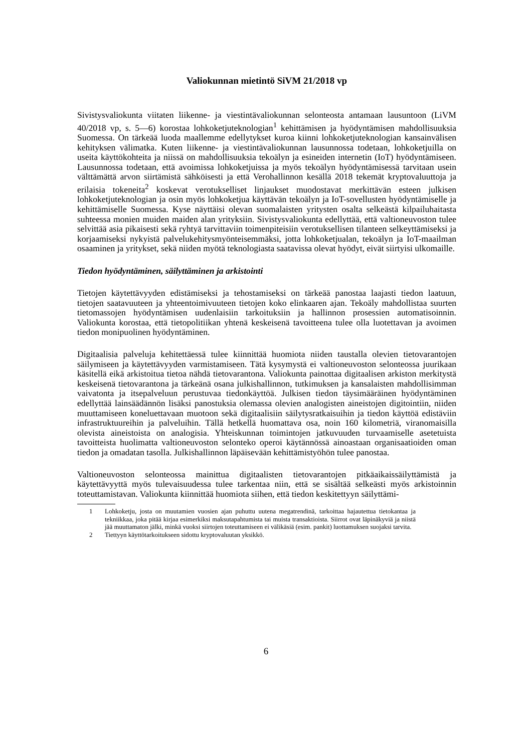Valiokunnan mietintö SiVM 21/2018 vp
Sivistysvaliokunta viitaten liikenne- ja viestintävaliokunnan selonteosta antamaan lausuntoon (LiVM 40/2018 vp, s. 5—6) korostaa lohkoketjuteknologian<sup>1</sup> kehittämisen ja hyödyntämisen mahdollisuuksia Suomessa. On tärkeää luoda maallemme edellytykset kuroa kiinni lohkoketjuteknologian kansainvälisen kehityksen välimatka. Kuten liikenne- ja viestintävaliokunnan lausunnossa todetaan, lohkoketjuilla on useita käyttökohteita ja niissä on mahdollisuuksia tekoälyn ja esineiden internetin (IoT) hyödyntämiseen. Lausunnossa todetaan, että avoimissa lohkoketjuissa ja myös tekoälyn hyödyntämisessä tarvitaan usein välttämättä arvon siirtämistä sähköisesti ja että Verohallinnon kesällä 2018 tekemät kryptovaluuttoja ja erilaisia tokeneita<sup>2</sup> koskevat verotukselliset linjaukset muodostavat merkittävän esteen julkisen lohkoketjuteknologian ja osin myös lohkoketjua käyttävän tekoälyn ja IoT-sovellusten hyödyntämiselle ja kehittämiselle Suomessa. Kyse näyttäisi olevan suomalaisten yritysten osalta selkeästä kilpailuhaitasta suhteessa monien muiden maiden alan yrityksiin. Sivistysvaliokunta edellyttää, että valtioneuvoston tulee selvittää asia pikaisesti sekä ryhtyä tarvittaviin toimenpiteisiin verotuksellisen tilanteen selkeyttämiseksi ja korjaamiseksi nykyistä palvelukehitysmyönteisemmäksi, jotta lohkoketjualan, tekoälyn ja IoT-maailman osaaminen ja yritykset, sekä niiden myötä teknologiasta saatavissa olevat hyödyt, eivät siirtyisi ulkomaille.
Tiedon hyödyntäminen, säilyttäminen ja arkistointi
Tietojen käytettävyyden edistämiseksi ja tehostamiseksi on tärkeää panostaa laajasti tiedon laatuun, tietojen saatavuuteen ja yhteentoimivuuteen tietojen koko elinkaaren ajan. Tekoäly mahdollistaa suurten tietomassojen hyödyntämisen uudenlaisiin tarkoituksiin ja hallinnon prosessien automatisoinnin. Valiokunta korostaa, että tietopolitiikan yhtenä keskeisenä tavoitteena tulee olla luotettavan ja avoimen tiedon monipuolinen hyödyntäminen.
Digitaalisia palveluja kehitettäessä tulee kiinnittää huomiota niiden taustalla olevien tietovarantojen säilymiseen ja käytettävyyden varmistamiseen. Tätä kysymystä ei valtioneuvoston selonteossa juurikaan käsitellä eikä arkistoitua tietoa nähdä tietovarantona. Valiokunta painottaa digitaalisen arkiston merkitystä keskeisenä tietovarantona ja tärkeänä osana julkishallinnon, tutkimuksen ja kansalaisten mahdollisimman vaivatonta ja itsepalveluun perustuvaa tiedonkäyttöä. Julkisen tiedon täysimääräinen hyödyntäminen edellyttää lainsäädännön lisäksi panostuksia olemassa olevien analogisten aineistojen digitointiin, niiden muuttamiseen koneluettavaan muotoon sekä digitaalisiin säilytysratkaisuihin ja tiedon käyttöä edistäviin infrastruktuureihin ja palveluihin. Tällä hetkellä huomattava osa, noin 160 kilometriä, viranomaisilla olevista aineistoista on analogisia. Yhteiskunnan toimintojen jatkuvuuden turvaamiselle asetetuista tavoitteista huolimatta valtioneuvoston selonteko operoi käytännössä ainoastaan organisaatioiden oman tiedon ja omadatan tasolla. Julkishallinnon läpäisevään kehittämistyöhön tulee panostaa.
Valtioneuvoston selonteossa mainittua digitaalisten tietovarantojen pitkäaikaissäilyttämistä ja käytettävyyttä myös tulevaisuudessa tulee tarkentaa niin, että se sisältää selkeästi myös arkistoinnin toteuttamistavan. Valiokunta kiinnittää huomiota siihen, että tiedon keskitettyyn säilyttämi-
1 Lohkoketju, josta on muutamien vuosien ajan puhuttu uutena megatrendinä, tarkoittaa hajautettua tietokantaa ja tekniikkaa, joka pitää kirjaa esimerkiksi maksutapahtumista tai muista transaktioista. Siirrot ovat läpinäkyviä ja niistä jää muuttamaton jälki, minkä vuoksi siirtojen toteuttamiseen ei välikäsiä (esim. pankit) luottamuksen suojaksi tarvita.
2 Tiettyyn käyttötarkoitukseen sidottu kryptovaluutan yksikkö.
6